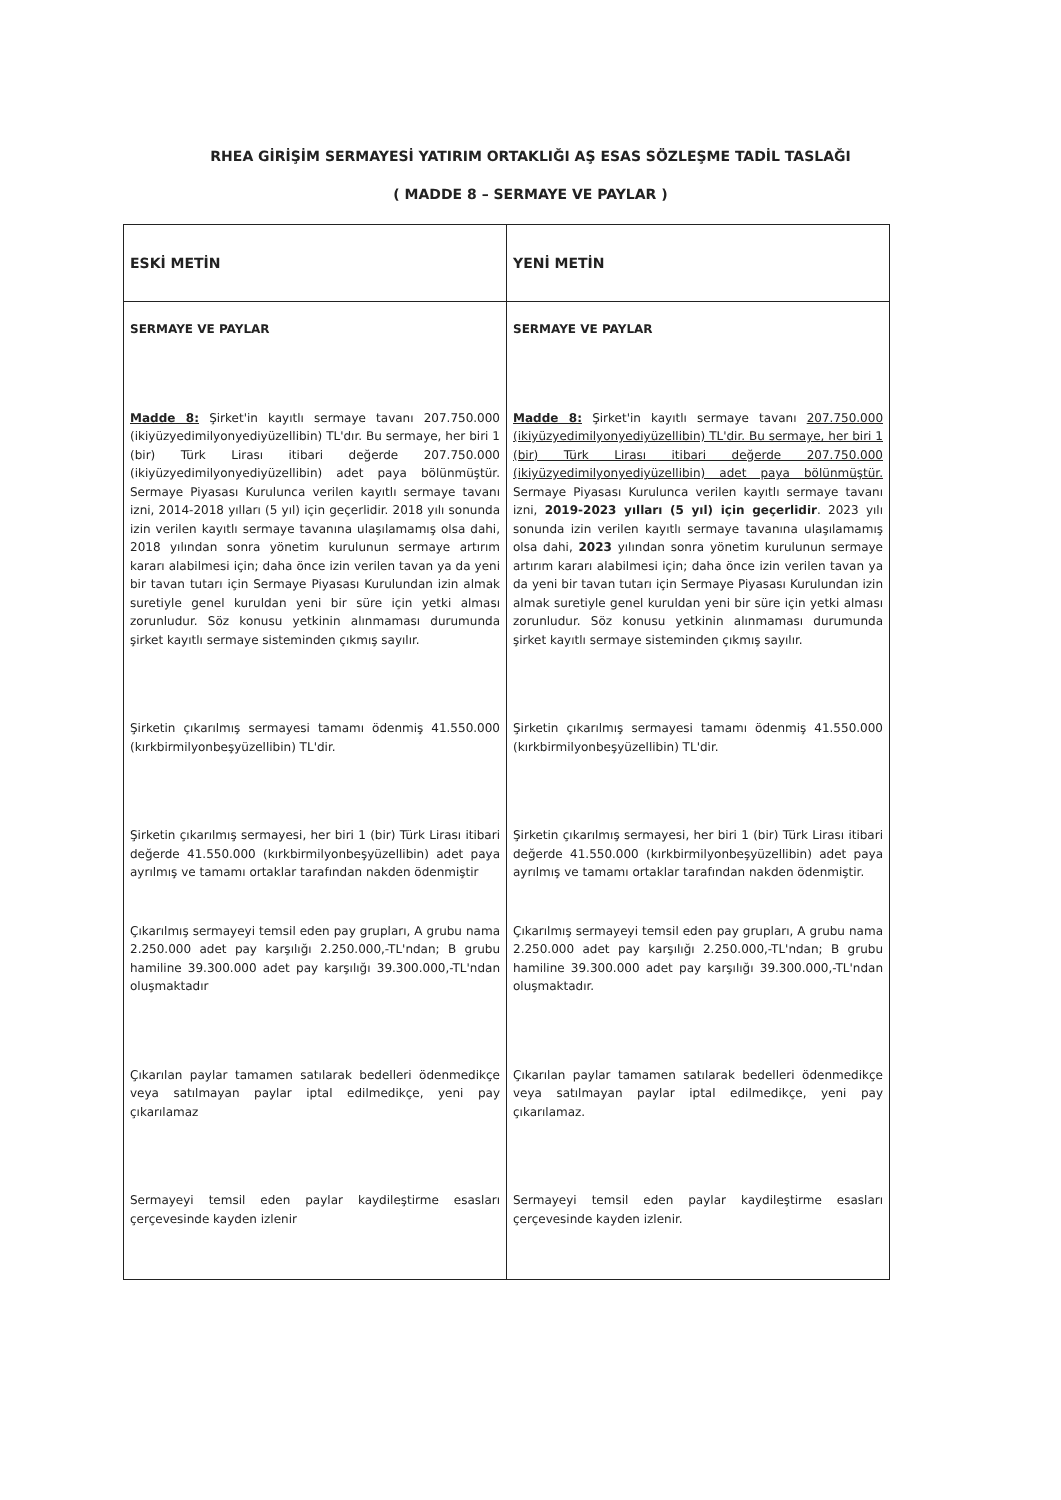RHEA GİRİŞİM SERMAYESİ YATIRIM ORTAKLIĞI AŞ ESAS SÖZLEŞME TADİL TASLAĞI
( MADDE 8 – SERMAYE VE PAYLAR )
| ESKİ METİN | YENİ METİN |
| --- | --- |
| SERMAYE VE PAYLAR Madde 8: Şirket'in kayıtlı sermaye tavanı 207.750.000 (ikiyüzyedimilyonyediyüzellibin) TL'dır. Bu sermaye, her biri 1 (bir) Türk Lirası itibari değerde 207.750.000 (ikiyüzyedimilyonyediyüzellibin) adet paya bölünmüştür. Sermaye Piyasası Kurulunca verilen kayıtlı sermaye tavanı izni, 2014-2018 yılları (5 yıl) için geçerlidir. 2018 yılı sonunda izin verilen kayıtlı sermaye tavanına ulaşılamamış olsa dahi, 2018 yılından sonra yönetim kurulunun sermaye artırım kararı alabilmesi için; daha önce izin verilen tavan ya da yeni bir tavan tutarı için Sermaye Piyasası Kurulundan izin almak suretiyle genel kuruldan yeni bir süre için yetki alması zorunludur. Söz konusu yetkinin alınmaması durumunda şirket kayıtlı sermaye sisteminden çıkmış sayılır. Şirketin çıkarılmış sermayesi tamamı ödenmiş 41.550.000 (kırkbirmilyonbeşyüzellibin) TL'dir. Şirketin çıkarılmış sermayesi, her biri 1 (bir) Türk Lirası itibari değerde 41.550.000 (kırkbirmilyonbeşyüzellibin) adet paya ayrılmış ve tamamı ortaklar tarafından nakden ödenmiştir Çıkarılmış sermayeyi temsil eden pay grupları, A grubu nama 2.250.000 adet pay karşılığı 2.250.000,-TL'ndan; B grubu hamiline 39.300.000 adet pay karşılığı 39.300.000,-TL'ndan oluşmaktadır Çıkarılan paylar tamamen satılarak bedelleri ödenmedikçe veya satılmayan paylar iptal edilmedikçe, yeni pay çıkarılamaz Sermayeyi temsil eden paylar kaydileştirme esasları çerçevesinde kayden izlenir | SERMAYE VE PAYLAR Madde 8: Şirket'in kayıtlı sermaye tavanı 207.750.000 (ikiyüzyedimilyonyediyüzellibin) TL'dir. Bu sermaye, her biri 1 (bir) Türk Lirası itibari değerde 207.750.000 (ikiyüzyedimilyonyediyüzellibin) adet paya bölünmüştür. Sermaye Piyasası Kurulunca verilen kayıtlı sermaye tavanı izni, 2019-2023 yılları (5 yıl) için geçerlidir . 2023 yılı sonunda izin verilen kayıtlı sermaye tavanına ulaşılamamış olsa dahi, 2023 yılından sonra yönetim kurulunun sermaye artırım kararı alabilmesi için; daha önce izin verilen tavan ya da yeni bir tavan tutarı için Sermaye Piyasası Kurulundan izin almak suretiyle genel kuruldan yeni bir süre için yetki alması zorunludur. Söz konusu yetkinin alınmaması durumunda şirket kayıtlı sermaye sisteminden çıkmış sayılır. Şirketin çıkarılmış sermayesi tamamı ödenmiş 41.550.000 (kırkbirmilyonbeşyüzellibin) TL'dir. Şirketin çıkarılmış sermayesi, her biri 1 (bir) Türk Lirası itibari değerde 41.550.000 (kırkbirmilyonbeşyüzellibin) adet paya ayrılmış ve tamamı ortaklar tarafından nakden ödenmiştir. Çıkarılmış sermayeyi temsil eden pay grupları, A grubu nama 2.250.000 adet pay karşılığı 2.250.000,-TL'ndan; B grubu hamiline 39.300.000 adet pay karşılığı 39.300.000,-TL'ndan oluşmaktadır. Çıkarılan paylar tamamen satılarak bedelleri ödenmedikçe veya satılmayan paylar iptal edilmedikçe, yeni pay çıkarılamaz. Sermayeyi temsil eden paylar kaydileştirme esasları çerçevesinde kayden izlenir. |